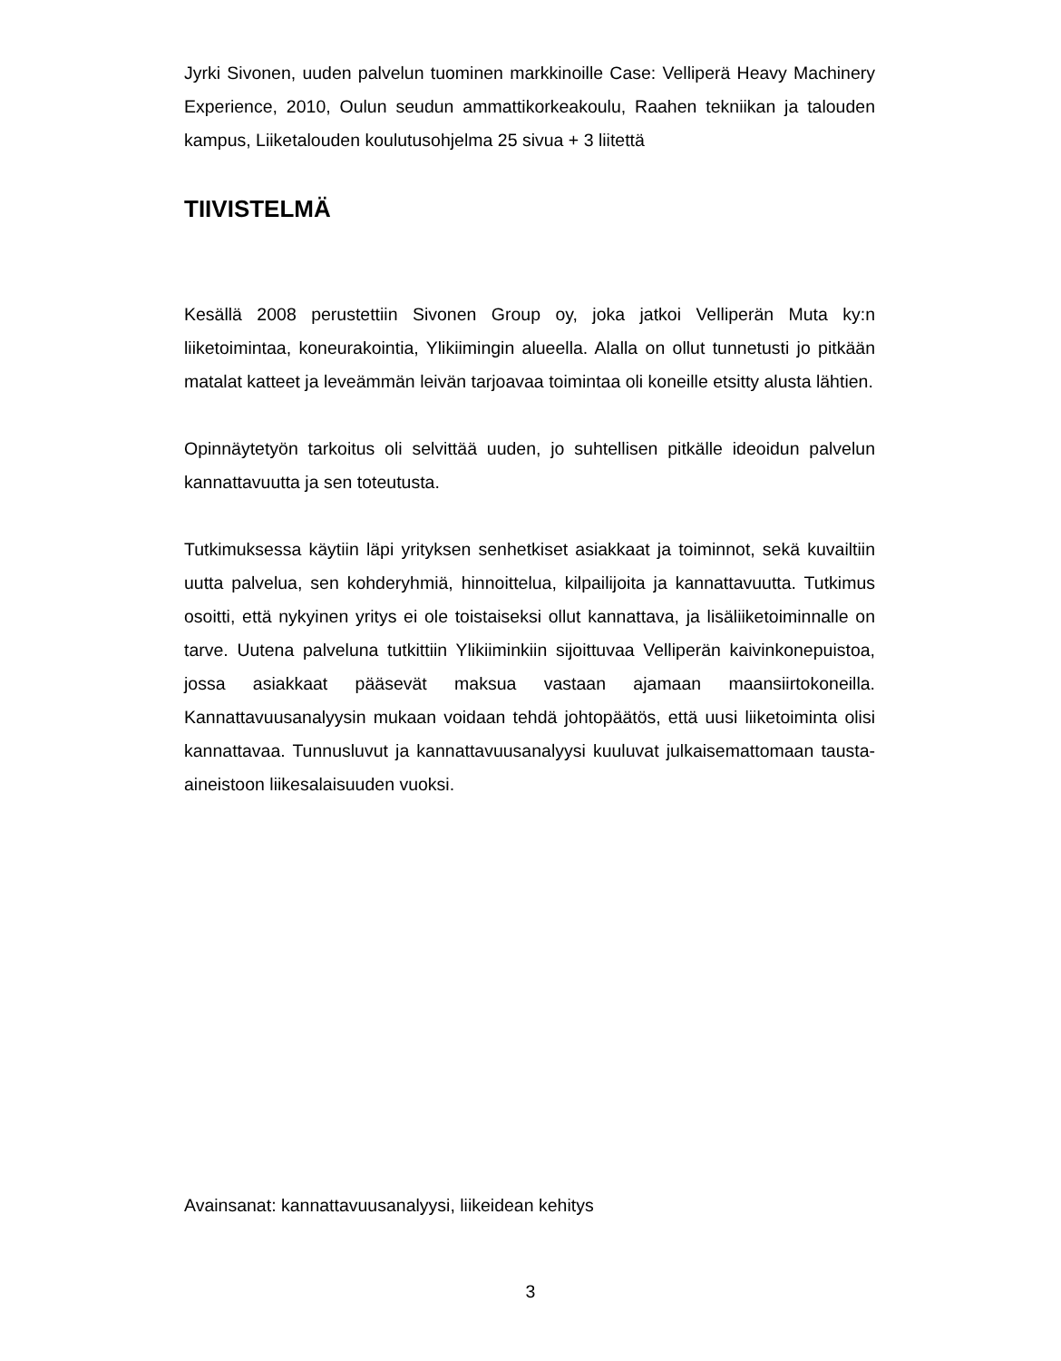Jyrki Sivonen, uuden palvelun tuominen markkinoille Case: Velliperä Heavy Machinery Experience, 2010, Oulun seudun ammattikorkeakoulu, Raahen tekniikan ja talouden kampus, Liiketalouden koulutusohjelma 25 sivua + 3 liitettä
TIIVISTELMÄ
Kesällä 2008 perustettiin Sivonen Group oy, joka jatkoi Velliperän Muta ky:n liiketoimintaa, koneurakointia, Ylikiimingin alueella. Alalla on ollut tunnetusti jo pitkään matalat katteet ja leveämmän leivän tarjoavaa toimintaa oli koneille etsitty alusta lähtien.
Opinnäytetyön tarkoitus oli selvittää uuden, jo suhtellisen pitkälle ideoidun palvelun kannattavuutta ja sen toteutusta.
Tutkimuksessa käytiin läpi yrityksen senhetkiset asiakkaat ja toiminnot, sekä kuvailtiin uutta palvelua, sen kohderyhmiä, hinnoittelua, kilpailijoita ja kannattavuutta. Tutkimus osoitti, että nykyinen yritys ei ole toistaiseksi ollut kannattava, ja lisäliiketoiminnalle on tarve. Uutena palveluna tutkittiin Ylikiiminkiin sijoittuvaa Velliperän kaivinkonepuistoa, jossa asiakkaat pääsevät maksua vastaan ajamaan maansiirtokoneilla. Kannattavuusanalyysin mukaan voidaan tehdä johtopäätös, että uusi liiketoiminta olisi kannattavaa. Tunnusluvut ja kannattavuusanalyysi kuuluvat julkaisemattomaan tausta-aineistoon liikesalaisuuden vuoksi.
Avainsanat: kannattavuusanalyysi, liikeidean kehitys
3